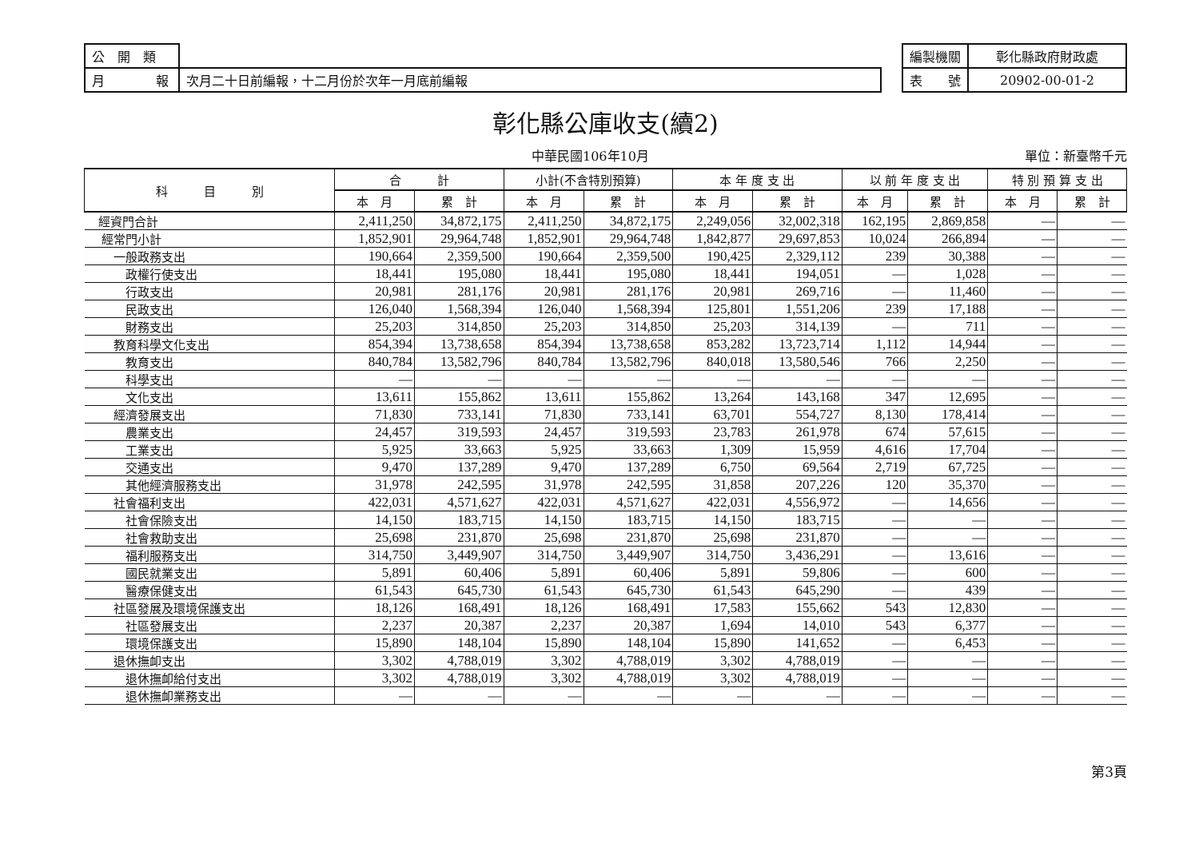| 公 開 類 | |
| 月 報 | 次月二十日前編報，十二月份於次年一月底前編報 |
| 編製機關 | 彰化縣政府財政處 |
| 表 號 | 20902-00-01-2 |
彰化縣公庫收支(續2)
中華民國106年10月 單位：新臺幣千元
| 科 目 別 | 合 計 | | 小計(不含特別預算) | | 本 年 度 支 出 | | 以 前 年 度 支 出 | | 特 別 預 算 支 出 | |
| --- | --- | --- | --- | --- | --- | --- | --- | --- | --- | --- |
| | 本 月 | 累 計 | 本 月 | 累 計 | 本 月 | 累 計 | 本 月 | 累 計 | 本 月 | 累 計 |
| 經資門合計 | 2,411,250 | 34,872,175 | 2,411,250 | 34,872,175 | 2,249,056 | 32,002,318 | 162,195 | 2,869,858 | — | — |
| 經常門小計 | 1,852,901 | 29,964,748 | 1,852,901 | 29,964,748 | 1,842,877 | 29,697,853 | 10,024 | 266,894 | — | — |
| 一般政務支出 | 190,664 | 2,359,500 | 190,664 | 2,359,500 | 190,425 | 2,329,112 | 239 | 30,388 | — | — |
| 政權行使支出 | 18,441 | 195,080 | 18,441 | 195,080 | 18,441 | 194,051 | — | 1,028 | — | — |
| 行政支出 | 20,981 | 281,176 | 20,981 | 281,176 | 20,981 | 269,716 | — | 11,460 | — | — |
| 民政支出 | 126,040 | 1,568,394 | 126,040 | 1,568,394 | 125,801 | 1,551,206 | 239 | 17,188 | — | — |
| 財務支出 | 25,203 | 314,850 | 25,203 | 314,850 | 25,203 | 314,139 | — | 711 | — | — |
| 教育科學文化支出 | 854,394 | 13,738,658 | 854,394 | 13,738,658 | 853,282 | 13,723,714 | 1,112 | 14,944 | — | — |
| 教育支出 | 840,784 | 13,582,796 | 840,784 | 13,582,796 | 840,018 | 13,580,546 | 766 | 2,250 | — | — |
| 科學支出 | — | — | — | — | — | — | — | — | — | — |
| 文化支出 | 13,611 | 155,862 | 13,611 | 155,862 | 13,264 | 143,168 | 347 | 12,695 | — | — |
| 經濟發展支出 | 71,830 | 733,141 | 71,830 | 733,141 | 63,701 | 554,727 | 8,130 | 178,414 | — | — |
| 農業支出 | 24,457 | 319,593 | 24,457 | 319,593 | 23,783 | 261,978 | 674 | 57,615 | — | — |
| 工業支出 | 5,925 | 33,663 | 5,925 | 33,663 | 1,309 | 15,959 | 4,616 | 17,704 | — | — |
| 交通支出 | 9,470 | 137,289 | 9,470 | 137,289 | 6,750 | 69,564 | 2,719 | 67,725 | — | — |
| 其他經濟服務支出 | 31,978 | 242,595 | 31,978 | 242,595 | 31,858 | 207,226 | 120 | 35,370 | — | — |
| 社會福利支出 | 422,031 | 4,571,627 | 422,031 | 4,571,627 | 422,031 | 4,556,972 | — | 14,656 | — | — |
| 社會保險支出 | 14,150 | 183,715 | 14,150 | 183,715 | 14,150 | 183,715 | — | — | — | — |
| 社會救助支出 | 25,698 | 231,870 | 25,698 | 231,870 | 25,698 | 231,870 | — | — | — | — |
| 福利服務支出 | 314,750 | 3,449,907 | 314,750 | 3,449,907 | 314,750 | 3,436,291 | — | 13,616 | — | — |
| 國民就業支出 | 5,891 | 60,406 | 5,891 | 60,406 | 5,891 | 59,806 | — | 600 | — | — |
| 醫療保健支出 | 61,543 | 645,730 | 61,543 | 645,730 | 61,543 | 645,290 | — | 439 | — | — |
| 社區發展及環境保護支出 | 18,126 | 168,491 | 18,126 | 168,491 | 17,583 | 155,662 | 543 | 12,830 | — | — |
| 社區發展支出 | 2,237 | 20,387 | 2,237 | 20,387 | 1,694 | 14,010 | 543 | 6,377 | — | — |
| 環境保護支出 | 15,890 | 148,104 | 15,890 | 148,104 | 15,890 | 141,652 | — | 6,453 | — | — |
| 退休撫卹支出 | 3,302 | 4,788,019 | 3,302 | 4,788,019 | 3,302 | 4,788,019 | — | — | — | — |
| 退休撫卹給付支出 | 3,302 | 4,788,019 | 3,302 | 4,788,019 | 3,302 | 4,788,019 | — | — | — | — |
| 退休撫卹業務支出 | — | — | — | — | — | — | — | — | — | — |
第3頁